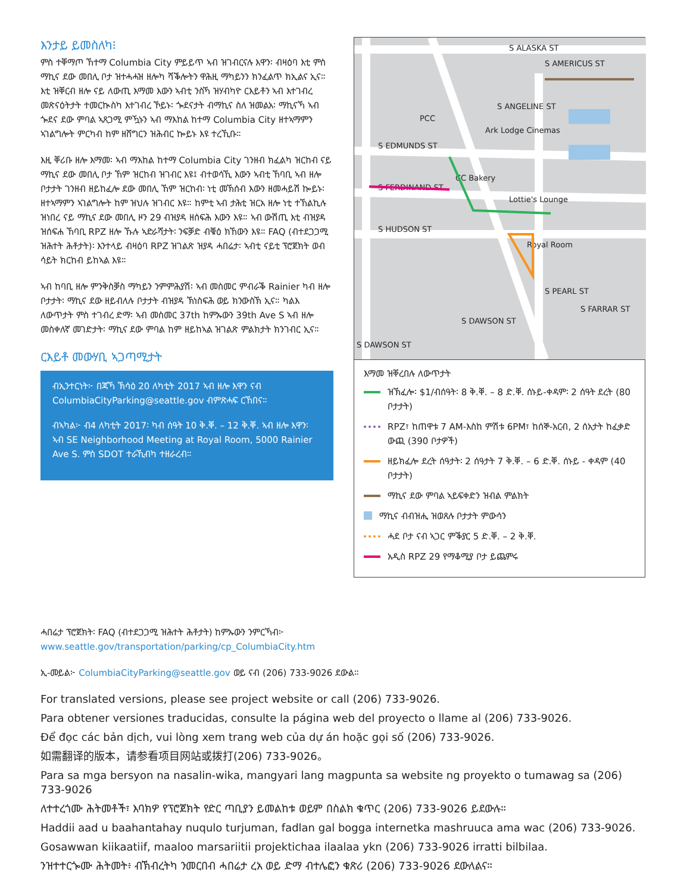እንታይ ይመስለካ፧
ምስ ተቐማጦ ኸተማ Columbia City ምይይጥ ኣብ ዝገብርናሉ እዋን፡ ብዛዕባ እቲ ምስ ማኪና ደው መበሊ ቦታ ዝተሓሓዝ ዘሎካ ሻቕሎትን ዋሕዚ ማካይንን ክንፈልጥ ክኢልና ኢና። እቲ ዝቐርብ ዘሎ ናይ ለውጢ እማመ እውን ኣብቲ ንስኻ ዝሃብካዮ ርእይቶን ኣብ እተገብረ መጽናዕትታት ተመርኲስካ እተገብረ ኾይኑ፡ ጐደናታት ብማኪና ስለ ዝመልአ፡ ማኪናኻ ኣብ ጐደና ደው ምባል ኣጸጋሚ ምዃኑን ኣብ ማእከል ከተማ Columbia City ዘተኣማምን ኣገልግሎት ምርካብ ከም ዘሸግርን ዝሕብር ኰይኑ እዩ ተረኺቡ።
እዚ ቐሪቡ ዘሎ እማመ፡ ኣብ ማእከል ከተማ Columbia City ገንዘብ ክፈልካ ዝርከብ ናይ ማኪና ደው መበሊ ቦታ ኸም ዝርከብ ዝገብር እዩ፤ ብተወሳኺ እውን ኣብቲ ኸባቢ ኣብ ዘሎ ቦታታት ገንዘብ ዘይከፈሎ ደው መበሊ ኸም ዝርከብ፡ ነቲ መኽሰብ እውን ዘመሓይሽ ኰይኑ፡ ዘተኣማምን ኣገልግሎት ከም ዝህሉ ዝገብር እዩ። ከምቲ ኣብ ታሕቲ ዝርአ ዘሎ ነቲ ተኸልኪሉ ዝነበረ ናይ ማኪና ደው መበሊ ዞን 29 ብዝያዳ ዘሰፍሕ እውን እዩ። ኣብ ውሽጢ እቲ ብዝያዳ ዝሰፍሐ ኸባቢ RPZ ዘሎ ኹሉ ኣድራሻታት፡ ንፍቓድ ብቑዕ ክኸውን እዩ። FAQ (ብተደጋጋሚ ዝሕተት ሕቶታት)፡ እንተላይ ብዛዕባ RPZ ዝገልጽ ዝያዳ ሓበሬታ፡ ኣብቲ ናይቲ ፕሮጀክት ወብ ሳይት ክርከብ ይከኣል እዩ።
ኣብ ከባቢ ዘሎ ምንቅስቓስ ማካይን ንምምሕያሽ፡ ኣብ መስመር ምብራቕ Rainier ካብ ዘሎ ቦታታት፡ ማኪና ደው ዘይብለሉ ቦታታት ብዝያዳ ኽነስፍሕ ወይ ክንውስኽ ኢና። ካልእ ለውጥታት ምስ ተገብረ ድማ፡ ኣብ መስመር 37th ከምኡውን 39th Ave S ኣብ ዘሎ መስቀለኛ መገድታት፡ ማኪና ደው ምባል ከም ዘይከኣል ዝገልጽ ምልክታት ክንገብር ኢና።
ርእይቶ መውሃቢ ኣጋጣሚታት
ብኢንተርነት፦ በጃኻ ኽሳዕ 20 ለካቲት 2017 ኣብ ዘሎ እዋን ናብ ColumbiaCityParking@seattle.gov ብምጽሓፍ ርኸበና።
ብኣካል፦ ብ4 ለካቲት 2017፡ ካብ ሰዓት 10 ቅ.ቐ. – 12 ቅ.ቐ. ኣብ ዘሎ እዋን፡ ኣብ SE Neighborhood Meeting at Royal Room, 5000 Rainier Ave S. ምስ SDOT ተራኺብካ ተዘራረብ።
S ALASKA ST
S AMERICUS ST
PCC
Ark Lodge Cinemas
S EDMUNDS ST
S FERDINAND ST
CC Bakery
Lottie's Lounge
S HUDSON ST
Royal Room
S PEARL ST
S FARRAR ST
S DAWSON ST
S DAWSON ST
S ANGELINE ST
እማመ ዝቐረበሉ ለውጥታት
ዝኽፈሎ፡ $1/ብሰዓት፡ 8 ቅ.ቐ. – 8 ድ.ቐ. ሰኑይ-ቀዳም፡ 2 ሰዓት ደረት (80 ቦታታት)
RPZ፣ ከጠዋቱ 7 AM-እስከ ምሽቱ 6PM፣ ከሰኞ-አርብ, 2 ሰአታት ከፈቃድ ውጪ (390 ቦታዎች)
ዘይክፈሎ ደረት ሰዓታት፡ 2 ሰዓታት 7 ቅ.ቐ. – 6 ድ.ቐ. ሰኑይ - ቀዳም (40 ቦታታት)
ማኪና ደው ምባል ኣይፍቀድን ዝብል ምልክት
ማኪና ብብዝሒ ዝወጸሉ ቦታታት ምውሳን
ሓደ ቦታ ናብ ኣጋር ምቕያር 5 ድ.ቐ. – 2 ቅ.ቐ.
አዲስ RPZ 29 የማቆሚያ ቦታ ይጨምሩ
ሓበሬታ ፕሮጀክት፡ FAQ (ብተደጋጋሚ ዝሕተት ሕቶታት) ከምኡውን ንምርኻብ፦
www.seattle.gov/transportation/parking/cp_ColumbiaCity.htm
ኢ-መይል፦ ColumbiaCityParking@seattle.gov ወይ ናብ (206) 733-9026 ደውል።
For translated versions, please see project website or call (206) 733-9026.
Para obtener versiones traducidas, consulte la página web del proyecto o llame al (206) 733-9026.
Để đọc các bản dịch, vui lòng xem trang web của dự án hoặc gọi số (206) 733-9026.
如需翻译的版本，请参看项目网站或拨打(206) 733-9026。
Para sa mga bersyon na nasalin-wika, mangyari lang magpunta sa website ng proyekto o tumawag sa (206) 733-9026
ለተተረጎሙ ሕትመቶች፣ እባክዎ የፕሮጀክት የድር ጣቢያን ይመልከቱ ወይም በስልክ ቁጥር (206) 733-9026 ይደውሉ።
Haddii aad u baahantahay nuqulo turjuman, fadlan gal bogga internetka mashruuca ama wac (206) 733-9026.
Gosawwan kiikaatiif, maaloo marsariitii projektichaa ilaalaa ykn (206) 733-9026 irratti bilbilaa.
ንዝተተርጐሙ ሕትመት፥ ብኽብረትካ ንመርበብ ሓበሬታ ረአ ወይ ድማ ብተሌፎን ቁጽሪ (206) 733-9026 ደውለልና።